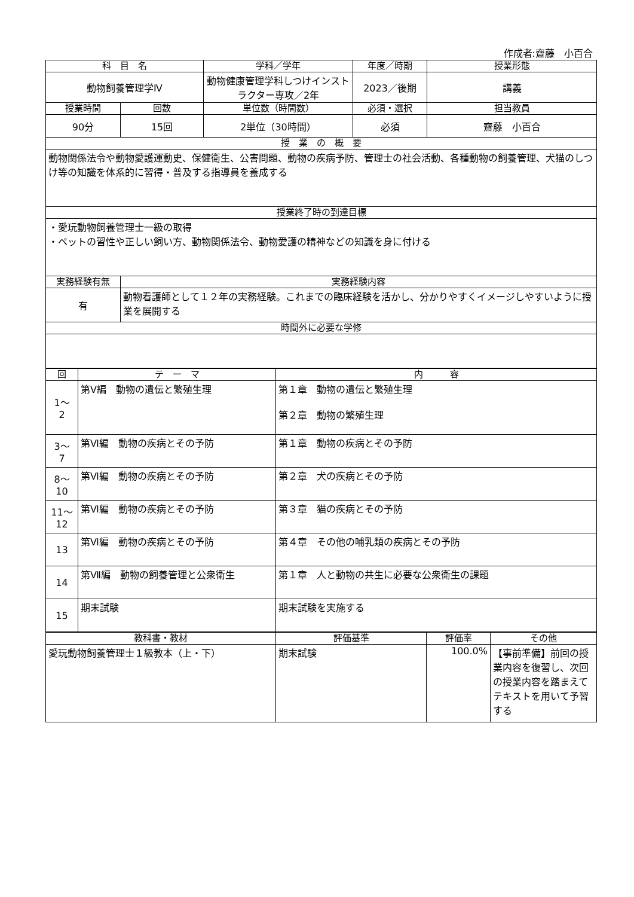作成者:齋藤　小百合
| 科 目 名 | | 学科／学年 | 年度／時期 | 授業形態 |
| --- | --- | --- | --- | --- |
| 動物飼養管理学Ⅳ | | 動物健康管理学科しつけインストラクター専攻／2年 | 2023／後期 | 講義 |
| 授業時間 | 回数 | 単位数（時間数） | 必須・選択 | 担当教員 |
| 90分 | 15回 | 2単位（30時間） | 必須 | 齋藤 小百合 |
| 授 業 の 概 要 | | | | |
| 動物関係法令や動物愛護運動史、保健衛生、公害問題、動物の疾病予防、管理士の社会活動、各種動物の飼養管理、犬猫のしつけ等の知識を体系的に習得・普及する指導員を養成する | | | | |
| 授業終了時の到達目標 | | | | |
| ・愛玩動物飼養管理士一級の取得 ・ペットの習性や正しい飼い方、動物関係法令、動物愛護の精神などの知識を身に付ける | | | | |
| 実務経験有無 | 実務経験内容 | | | |
| 有 | 動物看護師として１２年の実務経験。これまでの臨床経験を活かし、分かりやすくイメージしやすいように授業を展開する | | | |
| 時間外に必要な学修 | | | | |
| 回 | テ ー マ | 内 容 |
| --- | --- | --- |
| 1～ 2 | 第Ⅴ編 動物の遺伝と繁殖生理 | 第１章 動物の遺伝と繁殖生理 第２章 動物の繁殖生理 |
| 3～ 7 | 第Ⅵ編 動物の疾病とその予防 | 第１章 動物の疾病とその予防 |
| 8～ 10 | 第Ⅵ編 動物の疾病とその予防 | 第２章 犬の疾病とその予防 |
| 11～ 12 | 第Ⅵ編 動物の疾病とその予防 | 第３章 猫の疾病とその予防 |
| 13 | 第Ⅵ編 動物の疾病とその予防 | 第４章 その他の哺乳類の疾病とその予防 |
| 14 | 第Ⅶ編 動物の飼養管理と公衆衛生 | 第１章 人と動物の共生に必要な公衆衛生の課題 |
| 15 | 期末試験 | 期末試験を実施する |
| 教科書・教材 | 評価基準 | 評価率 | その他 |
| --- | --- | --- | --- |
| 愛玩動物飼養管理士１級教本（上・下） | 期末試験 | 100.0% | 【事前準備】前回の授業内容を復習し、次回の授業内容を踏まえてテキストを用いて予習する |